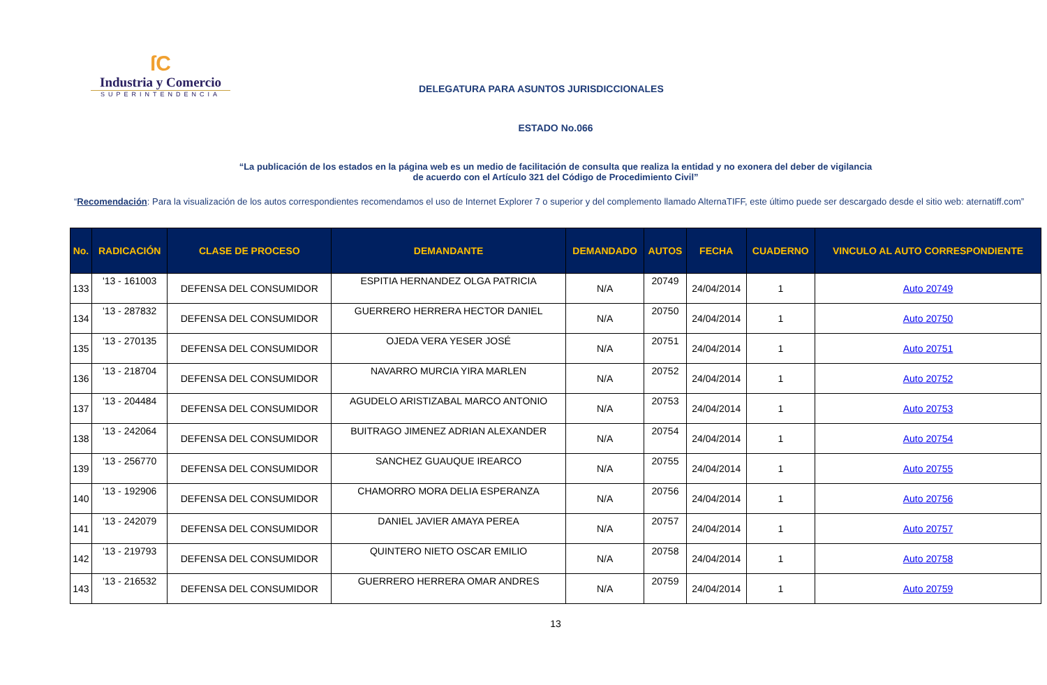ſC
Industria y Comercio
SUPERINTENDENCIA
DELEGATURA PARA ASUNTOS JURISDICCIONALES
ESTADO No.066
“La publicación de los estados en la página web es un medio de facilitación de consulta que realiza la entidad y no exonera del deber de vigilancia
de acuerdo con el Artículo 321 del Código de Procedimiento Civil”
“Recomendación: Para la visualización de los autos correspondientes recomendamos el uso de Internet Explorer 7 o superior y del complemento llamado AlternaTIFF, este último puede ser descargado desde el sitio web: aternatiff.com”
| No. | RADICACIÓN | CLASE DE PROCESO | DEMANDANTE | DEMANDADO | AUTOS | FECHA | CUADERNO | VINCULO AL AUTO CORRESPONDIENTE |
| --- | --- | --- | --- | --- | --- | --- | --- | --- |
| 133 | '13 - 161003 | DEFENSA DEL CONSUMIDOR | ESPITIA HERNANDEZ OLGA PATRICIA | N/A | 20749 | 24/04/2014 | 1 | Auto 20749 |
| 134 | '13 - 287832 | DEFENSA DEL CONSUMIDOR | GUERRERO HERRERA HECTOR DANIEL | N/A | 20750 | 24/04/2014 | 1 | Auto 20750 |
| 135 | '13 - 270135 | DEFENSA DEL CONSUMIDOR | OJEDA VERA YESER JOSÉ | N/A | 20751 | 24/04/2014 | 1 | Auto 20751 |
| 136 | '13 - 218704 | DEFENSA DEL CONSUMIDOR | NAVARRO MURCIA YIRA MARLEN | N/A | 20752 | 24/04/2014 | 1 | Auto 20752 |
| 137 | '13 - 204484 | DEFENSA DEL CONSUMIDOR | AGUDELO ARISTIZABAL MARCO ANTONIO | N/A | 20753 | 24/04/2014 | 1 | Auto 20753 |
| 138 | '13 - 242064 | DEFENSA DEL CONSUMIDOR | BUITRAGO JIMENEZ ADRIAN ALEXANDER | N/A | 20754 | 24/04/2014 | 1 | Auto 20754 |
| 139 | '13 - 256770 | DEFENSA DEL CONSUMIDOR | SANCHEZ GUAUQUE IREARCO | N/A | 20755 | 24/04/2014 | 1 | Auto 20755 |
| 140 | '13 - 192906 | DEFENSA DEL CONSUMIDOR | CHAMORRO MORA DELIA ESPERANZA | N/A | 20756 | 24/04/2014 | 1 | Auto 20756 |
| 141 | '13 - 242079 | DEFENSA DEL CONSUMIDOR | DANIEL JAVIER AMAYA PEREA | N/A | 20757 | 24/04/2014 | 1 | Auto 20757 |
| 142 | '13 - 219793 | DEFENSA DEL CONSUMIDOR | QUINTERO NIETO OSCAR EMILIO | N/A | 20758 | 24/04/2014 | 1 | Auto 20758 |
| 143 | '13 - 216532 | DEFENSA DEL CONSUMIDOR | GUERRERO HERRERA OMAR ANDRES | N/A | 20759 | 24/04/2014 | 1 | Auto 20759 |
13